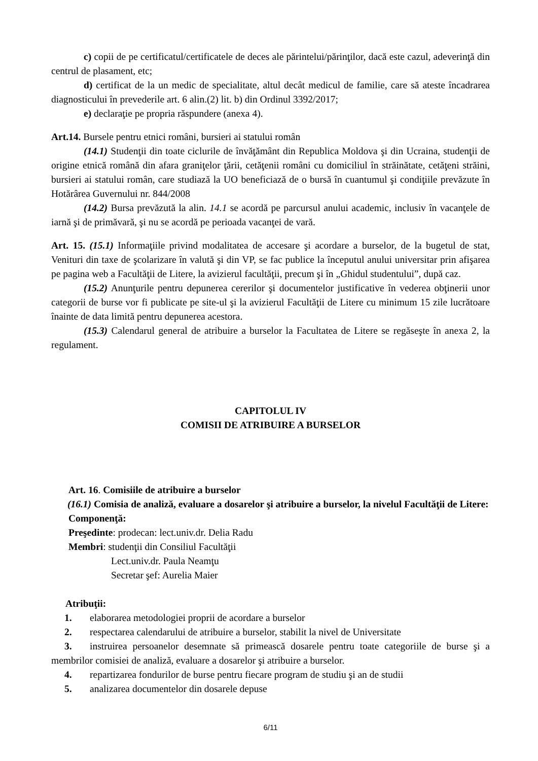c) copii de pe certificatul/certificatele de deces ale părintelui/părinţilor, dacă este cazul, adeverinţă din centrul de plasament, etc;
d) certificat de la un medic de specialitate, altul decât medicul de familie, care să ateste încadrarea diagnosticului în prevederile art. 6 alin.(2) lit. b) din Ordinul 3392/2017;
e) declaraţie pe propria răspundere (anexa 4).
Art.14. Bursele pentru etnici români, bursieri ai statului român
(14.1) Studenţii din toate ciclurile de învăţământ din Republica Moldova şi din Ucraina, studenţii de origine etnică română din afara graniţelor ţării, cetăţenii români cu domiciliul în străinătate, cetăţeni străini, bursieri ai statului român, care studiază la UO beneficiază de o bursă în cuantumul şi condiţiile prevăzute în Hotărârea Guvernului nr. 844/2008
(14.2) Bursa prevăzută la alin. 14.1 se acordă pe parcursul anului academic, inclusiv în vacanţele de iarnă şi de primăvară, şi nu se acordă pe perioada vacanţei de vară.
Art. 15. (15.1) Informaţiile privind modalitatea de accesare şi acordare a burselor, de la bugetul de stat, Venituri din taxe de şcolarizare în valută şi din VP, se fac publice la începutul anului universitar prin afişarea pe pagina web a Facultăţii de Litere, la avizierul facultăţii, precum şi în „Ghidul studentului”, după caz.
(15.2) Anunţurile pentru depunerea cererilor şi documentelor justificative în vederea obţinerii unor categorii de burse vor fi publicate pe site-ul şi la avizierul Facultăţii de Litere cu minimum 15 zile lucrătoare înainte de data limită pentru depunerea acestora.
(15.3) Calendarul general de atribuire a burselor la Facultatea de Litere se regăseşte în anexa 2, la regulament.
CAPITOLUL IV
COMISII DE ATRIBUIRE A BURSELOR
Art. 16. Comisiile de atribuire a burselor
(16.1) Comisia de analiză, evaluare a dosarelor şi atribuire a burselor, la nivelul Facultăţii de Litere:
Componenţă:
Preşedinte: prodecan: lect.univ.dr. Delia Radu
Membri: studenţii din Consiliul Facultăţii
Lect.univ.dr. Paula Neamţu
Secretar şef: Aurelia Maier
Atribuţii:
1. elaborarea metodologiei proprii de acordare a burselor
2. respectarea calendarului de atribuire a burselor, stabilit la nivel de Universitate
3. instruirea persoanelor desemnate să primească dosarele pentru toate categoriile de burse şi a membrilor comisiei de analiză, evaluare a dosarelor şi atribuire a burselor.
4. repartizarea fondurilor de burse pentru fiecare program de studiu şi an de studii
5. analizarea documentelor din dosarele depuse
6/11